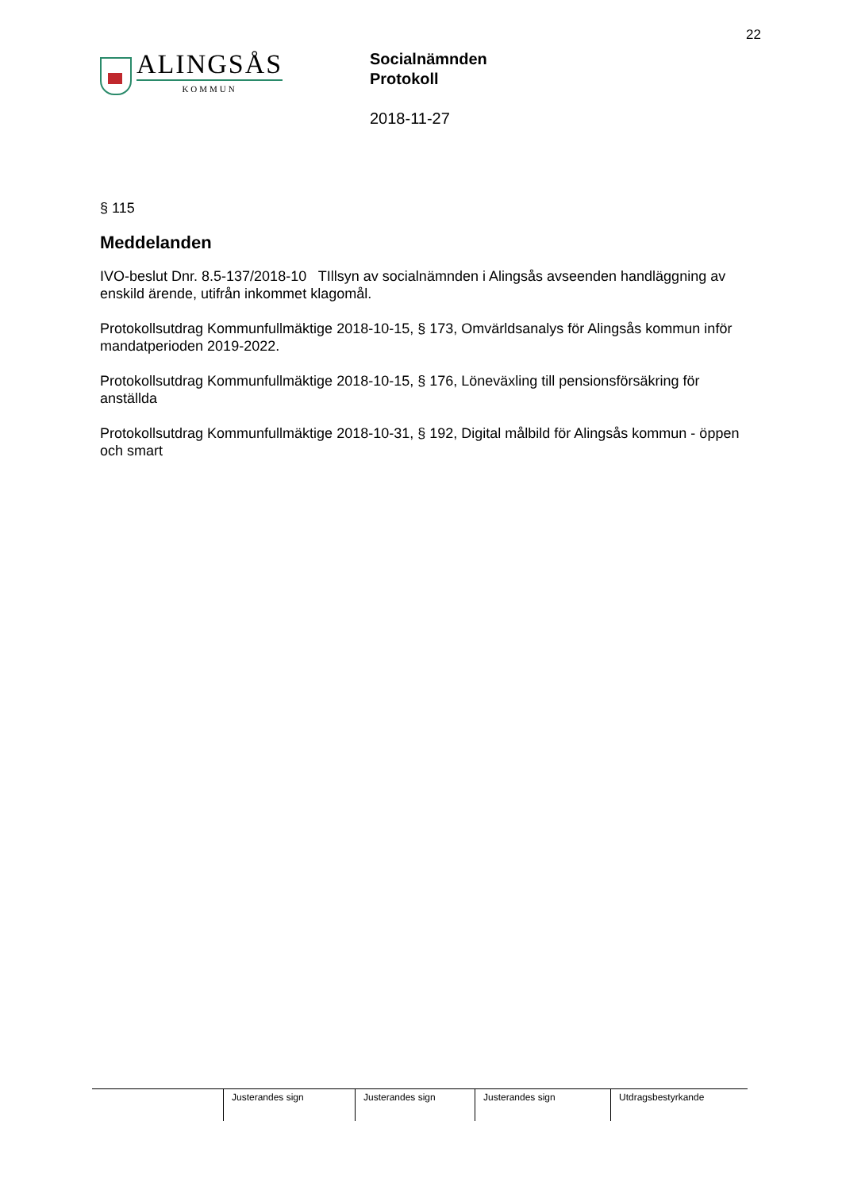22
ALINGSÅS
KOMMUN
Socialnämnden
Protokoll
2018-11-27
§ 115
Meddelanden
IVO-beslut Dnr. 8.5-137/2018-10 TIllsyn av socialnämnden i Alingsås avseenden handläggning av enskild ärende, utifrån inkommet klagomål.
Protokollsutdrag Kommunfullmäktige 2018-10-15, § 173, Omvärldsanalys för Alingsås kommun inför mandatperioden 2019-2022.
Protokollsutdrag Kommunfullmäktige 2018-10-15, § 176, Löneväxling till pensionsförsäkring för anställda
Protokollsutdrag Kommunfullmäktige 2018-10-31, § 192, Digital målbild för Alingsås kommun - öppen och smart
| | Justerandes sign | Justerandes sign | Justerandes sign | Utdragsbestyrkande |